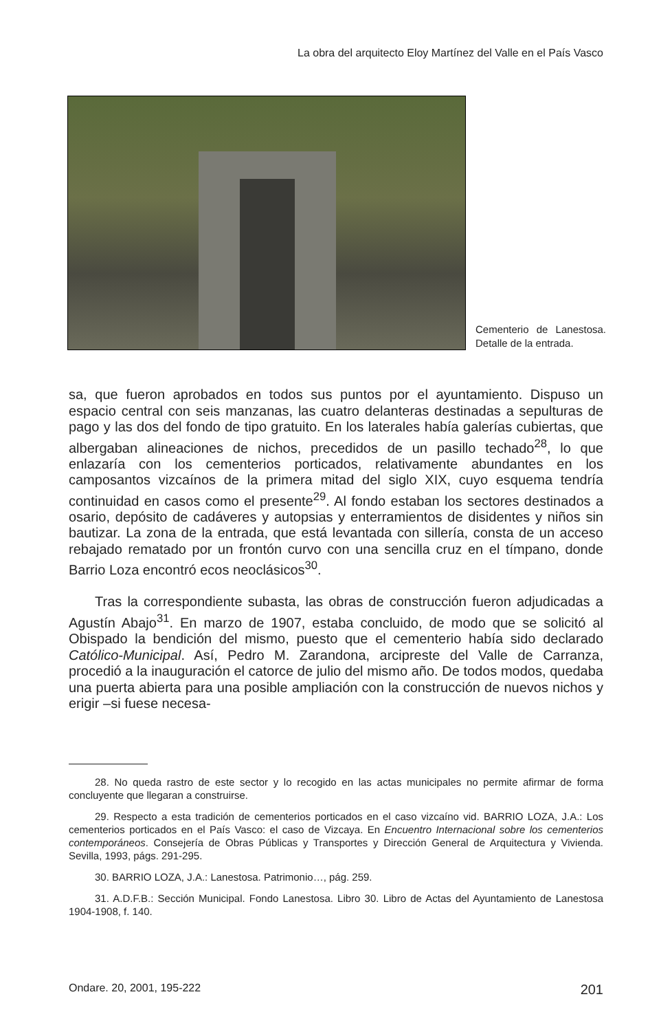La obra del arquitecto Eloy Martínez del Valle en el País Vasco
Cementerio de Lanestosa. Detalle de la entrada.
sa, que fueron aprobados en todos sus puntos por el ayuntamiento. Dispuso un espacio central con seis manzanas, las cuatro delanteras destinadas a sepulturas de pago y las dos del fondo de tipo gratuito. En los laterales había galerías cubiertas, que albergaban alineaciones de nichos, precedidos de un pasillo techado<sup>28</sup>, lo que enlazaría con los cementerios porticados, relativamente abundantes en los camposantos vizcaínos de la primera mitad del siglo XIX, cuyo esquema tendría continuidad en casos como el presente<sup>29</sup>. Al fondo estaban los sectores destinados a osario, depósito de cadáveres y autopsias y enterramientos de disidentes y niños sin bautizar. La zona de la entrada, que está levantada con sillería, consta de un acceso rebajado rematado por un frontón curvo con una sencilla cruz en el tímpano, donde Barrio Loza encontró ecos neoclásicos<sup>30</sup>.
Tras la correspondiente subasta, las obras de construcción fueron adjudicadas a Agustín Abajo<sup>31</sup>. En marzo de 1907, estaba concluido, de modo que se solicitó al Obispado la bendición del mismo, puesto que el cementerio había sido declarado Católico-Municipal. Así, Pedro M. Zarandona, arcipreste del Valle de Carranza, procedió a la inauguración el catorce de julio del mismo año. De todos modos, quedaba una puerta abierta para una posible ampliación con la construcción de nuevos nichos y erigir –si fuese necesa-
28. No queda rastro de este sector y lo recogido en las actas municipales no permite afirmar de forma concluyente que llegaran a construirse.
29. Respecto a esta tradición de cementerios porticados en el caso vizcaíno vid. BARRIO LOZA, J.A.: Los cementerios porticados en el País Vasco: el caso de Vizcaya. En Encuentro Internacional sobre los cementerios contemporáneos. Consejería de Obras Públicas y Transportes y Dirección General de Arquitectura y Vivienda. Sevilla, 1993, págs. 291-295.
30. BARRIO LOZA, J.A.: Lanestosa. Patrimonio…, pág. 259.
31. A.D.F.B.: Sección Municipal. Fondo Lanestosa. Libro 30. Libro de Actas del Ayuntamiento de Lanestosa 1904-1908, f. 140.
Ondare. 20, 2001, 195-222 201